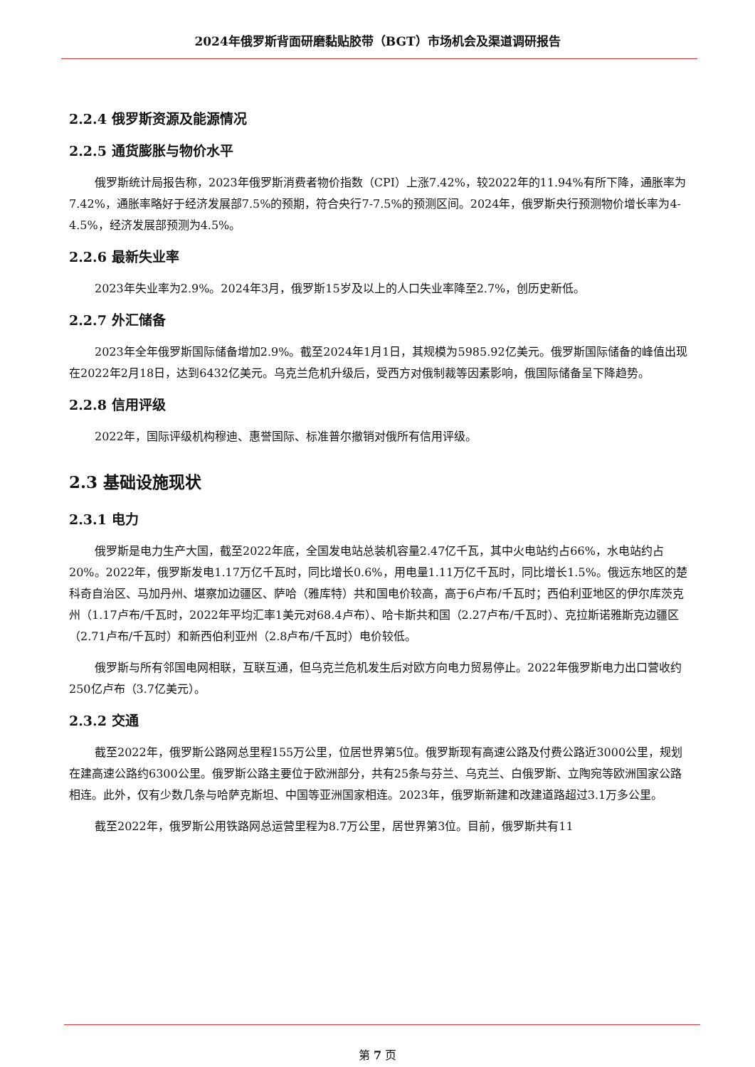2024年俄罗斯背面研磨黏贴胶带（BGT）市场机会及渠道调研报告
2.2.4 俄罗斯资源及能源情况
2.2.5 通货膨胀与物价水平
俄罗斯统计局报告称，2023年俄罗斯消费者物价指数（CPI）上涨7.42%，较2022年的11.94%有所下降，通胀率为7.42%，通胀率略好于经济发展部7.5%的预期，符合央行7-7.5%的预测区间。2024年，俄罗斯央行预测物价增长率为4-4.5%，经济发展部预测为4.5%。
2.2.6 最新失业率
2023年失业率为2.9%。2024年3月，俄罗斯15岁及以上的人口失业率降至2.7%，创历史新低。
2.2.7 外汇储备
2023年全年俄罗斯国际储备增加2.9%。截至2024年1月1日，其规模为5985.92亿美元。俄罗斯国际储备的峰值出现在2022年2月18日，达到6432亿美元。乌克兰危机升级后，受西方对俄制裁等因素影响，俄国际储备呈下降趋势。
2.2.8 信用评级
2022年，国际评级机构穆迪、惠誉国际、标准普尔撤销对俄所有信用评级。
2.3 基础设施现状
2.3.1 电力
俄罗斯是电力生产大国，截至2022年底，全国发电站总装机容量2.47亿千瓦，其中火电站约占66%，水电站约占20%。2022年，俄罗斯发电1.17万亿千瓦时，同比增长0.6%，用电量1.11万亿千瓦时，同比增长1.5%。俄远东地区的楚科奇自治区、马加丹州、堪察加边疆区、萨哈（雅库特）共和国电价较高，高于6卢布/千瓦时；西伯利亚地区的伊尔库茨克州（1.17卢布/千瓦时，2022年平均汇率1美元对68.4卢布）、哈卡斯共和国（2.27卢布/千瓦时）、克拉斯诺雅斯克边疆区（2.71卢布/千瓦时）和新西伯利亚州（2.8卢布/千瓦时）电价较低。
俄罗斯与所有邻国电网相联，互联互通，但乌克兰危机发生后对欧方向电力贸易停止。2022年俄罗斯电力出口营收约250亿卢布（3.7亿美元）。
2.3.2 交通
截至2022年，俄罗斯公路网总里程155万公里，位居世界第5位。俄罗斯现有高速公路及付费公路近3000公里，规划在建高速公路约6300公里。俄罗斯公路主要位于欧洲部分，共有25条与芬兰、乌克兰、白俄罗斯、立陶宛等欧洲国家公路相连。此外，仅有少数几条与哈萨克斯坦、中国等亚洲国家相连。2023年，俄罗斯新建和改建道路超过3.1万多公里。
截至2022年，俄罗斯公用铁路网总运营里程为8.7万公里，居世界第3位。目前，俄罗斯共有11
第 7 页